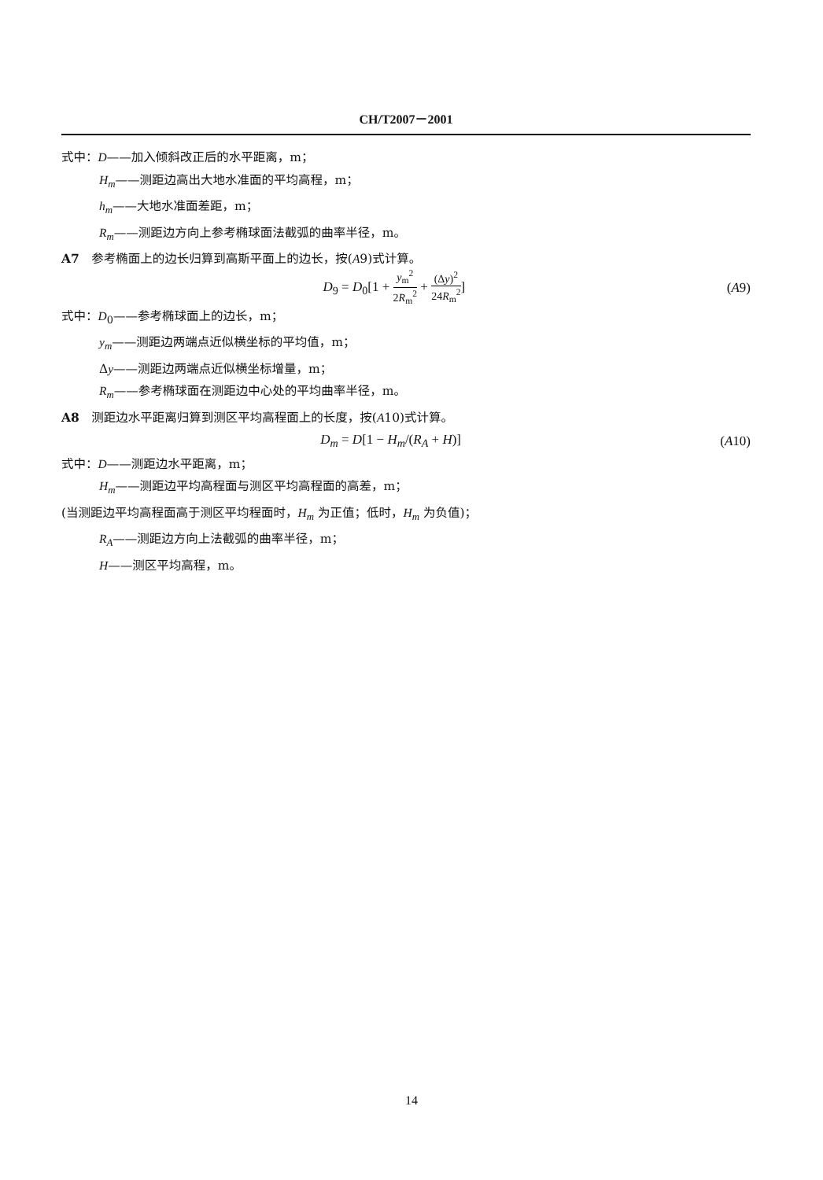CH/T2007－2001
式中：D——加入倾斜改正后的水平距离，m；
H<sub>m</sub>——测距边高出大地水准面的平均高程，m；
h<sub>m</sub>——大地水准面差距，m；
R<sub>m</sub>——测距边方向上参考椭球面法截弧的曲率半径，m。
A7　参考椭面上的边长归算到高斯平面上的边长，按(A9)式计算。
D<sub>9</sub> = D<sub>0</sub>[1 + y<sub>m</sub><sup>2</sup> 2R<sub>m</sub><sup>2</sup> + (Δy)<sup>2</sup> 24R<sub>m</sub><sup>2</sup>] (A9)
式中：D<sub>0</sub>——参考椭球面上的边长，m；
y<sub>m</sub>——测距边两端点近似横坐标的平均值，m；
Δy——测距边两端点近似横坐标增量，m；
R<sub>m</sub>——参考椭球面在测距边中心处的平均曲率半径，m。
A8　测距边水平距离归算到测区平均高程面上的长度，按(A10)式计算。
D<sub>m</sub> = D[1 − H<sub>m</sub>/(R<sub>A</sub> + H)] (A10)
式中：D——测距边水平距离，m；
H<sub>m</sub>——测距边平均高程面与测区平均高程面的高差，m；
(当测距边平均高程面高于测区平均程面时，H<sub>m</sub> 为正值；低时，H<sub>m</sub> 为负值)；
R<sub>A</sub>——测距边方向上法截弧的曲率半径，m；
H——测区平均高程，m。
14